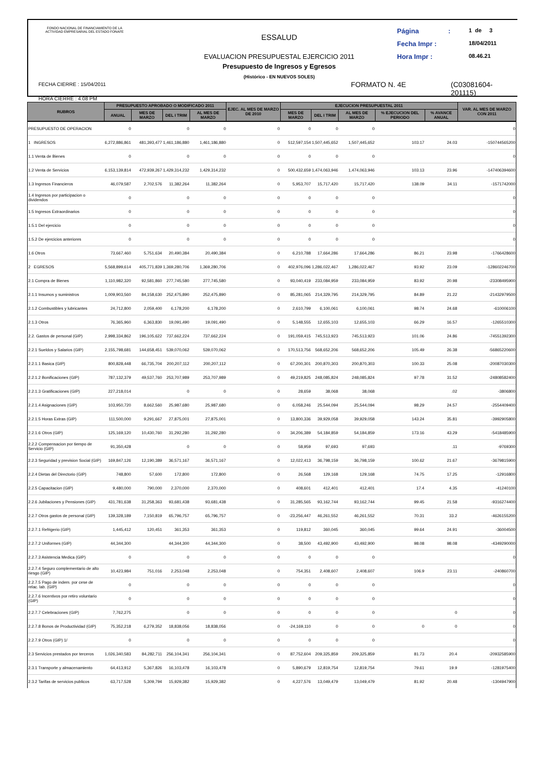FONDO NACIONAL DE FINANCIAMIENTO DE LA ACTIVIDAD EMPRESARIAL DEL ESTADO FONAFE
FECHA CIERRE : 15/04/2011
HORA CIERRE : 4.08 PM
ESSALUD
EVALUACION PRESUPUESTAL EJERCICIO 2011
Presupuesto de Ingresos y Egresos
(Histórico - EN NUEVOS SOLES)
Página: 1 de 3
Fecha Impr : 18/04/2011
Hora Impr : 08.46.21
FORMATO N. 4E
(C03081604-201115)
| RUBROS | PRESUPUESTO APROBADO O MODIFICADO 2011 | | | | EJEC. AL MES DE MARZO DE 2010 | EJECUCION PRESUPUESTAL 2011 | | | | | VAR. AL MES DE MARZO CON 2011 |
| --- | --- | --- | --- | --- | --- | --- | --- | --- | --- | --- | --- |
| | ANUAL | MES DE MARZO | DEL I TRIM | AL MES DE MARZO | | MES DE MARZO | DEL I TRIM | AL MES DE MARZO | % EJECUCION DEL PERIODO | % AVANCE ANUAL | |
| PRESUPUESTO DE OPERACION | 0 | | 0 | 0 | 0 | 0 | 0 | 0 | | | 0 |
| 1 INGRESOS | 6,272,886,861 | 481,393,477 | 1,461,186,880 | 1,461,186,880 | 0 | 512,597,154 | 1,507,445,652 | 1,507,445,652 | 103.17 | 24.03 | -150744565200 |
| 1.1 Venta de Bienes | 0 | | 0 | 0 | 0 | 0 | 0 | 0 | | | 0 |
| 1.2 Venta de Servicios | 6,153,139,814 | 472,939,267 | 1,429,314,232 | 1,429,314,232 | 0 | 500,432,659 | 1,474,063,946 | 1,474,063,946 | 103.13 | 23.96 | -147406394600 |
| 1.3 Ingresos Financieros | 46,079,587 | 2,702,576 | 11,382,264 | 11,382,264 | 0 | 5,953,707 | 15,717,420 | 15,717,420 | 138.09 | 34.11 | -1571742000 |
| 1.4 Ingresos por participacion o dividendos | 0 | | 0 | 0 | 0 | 0 | 0 | 0 | | | 0 |
| 1.5 Ingresos Extraordinarios | 0 | | 0 | 0 | 0 | 0 | 0 | 0 | | | 0 |
| 1.5.1 Del ejercicio | 0 | | 0 | 0 | 0 | 0 | 0 | 0 | | | 0 |
| 1.5.2 De ejercicios anteriores | 0 | | 0 | 0 | 0 | 0 | 0 | 0 | | | 0 |
| 1.6 Otros | 73,667,460 | 5,751,634 | 20,490,384 | 20,490,384 | 0 | 6,210,788 | 17,664,286 | 17,664,286 | 86.21 | 23.98 | -1766428600 |
| 2 EGRESOS | 5,568,899,614 | 405,771,839 | 1,369,280,706 | 1,369,280,706 | 0 | 402,976,096 | 1,286,022,467 | 1,286,022,467 | 93.92 | 23.09 | -128602246700 |
| 2.1 Compra de Bienes | 1,110,982,320 | 92,581,860 | 277,745,580 | 277,745,580 | 0 | 93,040,419 | 233,084,959 | 233,084,959 | 83.92 | 20.98 | -23308495900 |
| 2.1.1 Insumos y suministros | 1,009,903,560 | 84,158,630 | 252,475,890 | 252,475,890 | 0 | 85,281,065 | 214,329,795 | 214,329,795 | 84.89 | 21.22 | -21432979500 |
| 2.1.2 Combustibles y lubricantes | 24,712,800 | 2,059,400 | 6,178,200 | 6,178,200 | 0 | 2,610,799 | 6,100,061 | 6,100,061 | 98.74 | 24.68 | -610006100 |
| 2.1.3 Otros | 76,365,960 | 6,363,830 | 19,091,490 | 19,091,490 | 0 | 5,148,555 | 12,655,103 | 12,655,103 | 66.29 | 16.57 | -1265510300 |
| 2.2. Gastos de personal (GIP) | 2,998,334,862 | 196,105,622 | 737,662,224 | 737,662,224 | 0 | 191,059,415 | 745,513,923 | 745,513,923 | 101.06 | 24.86 | -74551392300 |
| 2.2.1 Sueldos y Salarios (GIP) | 2,155,798,681 | 144,658,451 | 539,070,062 | 539,070,062 | 0 | 170,513,756 | 568,652,206 | 568,652,206 | 105.49 | 26.38 | -56865220600 |
| 2.2.1.1 Basica (GIP) | 800,828,448 | 66,735,704 | 200,207,112 | 200,207,112 | 0 | 67,200,301 | 200,870,303 | 200,870,303 | 100.33 | 25.08 | -20087030300 |
| 2.2.1.2 Bonificaciones (GIP) | 787,132,379 | 49,537,760 | 253,707,989 | 253,707,989 | 0 | 49,219,825 | 248,085,824 | 248,085,824 | 97.78 | 31.52 | -24808582400 |
| 2.2.1.3 Gratificaciones (GIP) | 227,218,014 | | 0 | 0 | 0 | 28,659 | 38,068 | 38,068 | | .02 | -3806800 |
| 2.2.1.4 Asignaciones (GIP) | 103,950,720 | 8,662,560 | 25,987,680 | 25,987,680 | 0 | 6,058,246 | 25,544,094 | 25,544,094 | 98.29 | 24.57 | -2554409400 |
| 2.2.1.5 Horas Extras (GIP) | 111,500,000 | 9,291,667 | 27,875,001 | 27,875,001 | 0 | 13,800,336 | 39,929,058 | 39,929,058 | 143.24 | 35.81 | -3992905800 |
| 2.2.1.6 Otros (GIP) | 125,169,120 | 10,430,760 | 31,292,280 | 31,292,280 | 0 | 34,206,389 | 54,184,859 | 54,184,859 | 173.16 | 43.29 | -5418485900 |
| 2.2.2 Compensacion por tiempo de Servicio (GIP) | 91,350,428 | | 0 | 0 | 0 | 58,959 | 97,693 | 97,693 | | .11 | -9769300 |
| 2.2.3 Seguridad y prevision Social (GIP) | 169,847,126 | 12,190,389 | 36,571,167 | 36,571,167 | 0 | 12,022,413 | 36,798,159 | 36,798,159 | 100.62 | 21.67 | -3679815900 |
| 2.2.4 Dietas del Directorio (GIP) | 748,800 | 57,600 | 172,800 | 172,800 | 0 | 26,568 | 129,168 | 129,168 | 74.75 | 17.25 | -12916800 |
| 2.2.5 Capacitacion (GIP) | 9,480,000 | 790,000 | 2,370,000 | 2,370,000 | 0 | 408,601 | 412,401 | 412,401 | 17.4 | 4.35 | -41240100 |
| 2.2.6 Jubilaciones y Pensiones (GIP) | 431,781,638 | 31,258,363 | 93,681,438 | 93,681,438 | 0 | 31,285,565 | 93,162,744 | 93,162,744 | 99.45 | 21.58 | -9316274400 |
| 2.2.7 Otros gastos de personal (GIP) | 139,328,189 | 7,150,819 | 65,796,757 | 65,796,757 | 0 | -23,256,447 | 46,261,552 | 46,261,552 | 70.31 | 33.2 | -4626155200 |
| 2.2.7.1 Refrigerio (GIP) | 1,445,412 | 120,451 | 361,353 | 361,353 | 0 | 119,812 | 360,045 | 360,045 | 99.64 | 24.91 | -36004500 |
| 2.2.7.2 Uniformes (GIP) | 44,344,300 | | 44,344,300 | 44,344,300 | 0 | 38,500 | 43,492,900 | 43,492,900 | 98.08 | 98.08 | -4349290000 |
| 2.2.7.3 Asistencia Medica (GIP) | 0 | | 0 | 0 | 0 | 0 | 0 | 0 | | | 0 |
| 2.2.7.4 Seguro complementario de alto riesgo (GIP) | 10,423,984 | 751,016 | 2,253,048 | 2,253,048 | 0 | 754,351 | 2,408,607 | 2,408,607 | 106.9 | 23.11 | -240860700 |
| 2.2.7.5 Pago de indem. por cese de relac. lab. (GIP) | 0 | | 0 | 0 | 0 | 0 | 0 | 0 | | | 0 |
| 2.2.7.6 Incentivos por retiro voluntario (GIP) | 0 | | 0 | 0 | 0 | 0 | 0 | 0 | | | 0 |
| 2.2.7.7 Celebraciones (GIP) | 7,762,275 | | 0 | 0 | 0 | 0 | 0 | 0 | | 0 | 0 |
| 2.2.7.8 Bonos de Productividad (GIP) | 75,352,218 | 6,279,352 | 18,838,056 | 18,838,056 | 0 | -24,169,110 | 0 | 0 | 0 | 0 | 0 |
| 2.2.7.9 Otros (GIP) 1/ | 0 | | 0 | 0 | 0 | 0 | 0 | 0 | | | 0 |
| 2.3 Servicios prestados por terceros | 1,026,340,583 | 84,282,711 | 256,104,341 | 256,104,341 | 0 | 87,752,604 | 209,325,859 | 209,325,859 | 81.73 | 20.4 | -20932585900 |
| 2.3.1 Transporte y almacenamiento | 64,413,912 | 5,367,826 | 16,103,478 | 16,103,478 | 0 | 5,890,679 | 12,819,754 | 12,819,754 | 79.61 | 19.9 | -1281975400 |
| 2.3.2 Tarifas de servicios publicos | 63,717,528 | 5,309,794 | 15,929,382 | 15,929,382 | 0 | 4,227,576 | 13,049,479 | 13,049,479 | 81.92 | 20.48 | -1304947900 |